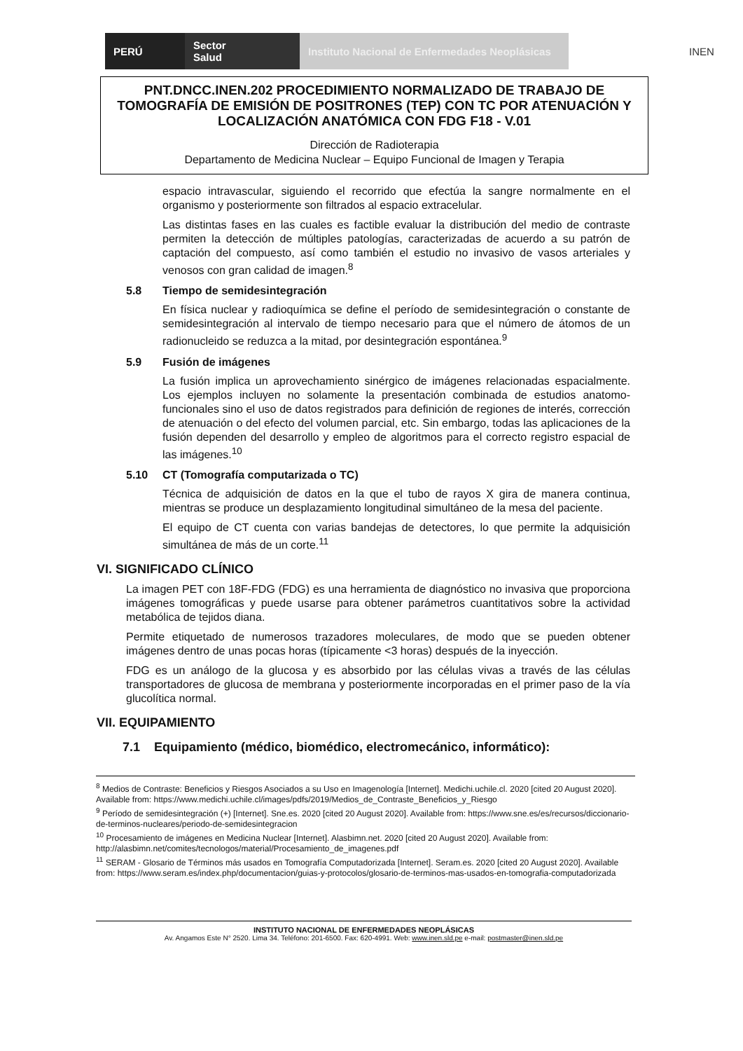PERÚ
Sector
Salud
Instituto Nacional de Enfermedades Neoplásicas
INEN
PNT.DNCC.INEN.202 PROCEDIMIENTO NORMALIZADO DE TRABAJO DE TOMOGRAFÍA DE EMISIÓN DE POSITRONES (TEP) CON TC POR ATENUACIÓN Y LOCALIZACIÓN ANATÓMICA CON FDG F18 - V.01
Dirección de Radioterapia
Departamento de Medicina Nuclear – Equipo Funcional de Imagen y Terapia
espacio intravascular, siguiendo el recorrido que efectúa la sangre normalmente en el organismo y posteriormente son filtrados al espacio extracelular.
Las distintas fases en las cuales es factible evaluar la distribución del medio de contraste permiten la detección de múltiples patologías, caracterizadas de acuerdo a su patrón de captación del compuesto, así como también el estudio no invasivo de vasos arteriales y venosos con gran calidad de imagen.<sup>8</sup>
5.8 Tiempo de semidesintegración
En física nuclear y radioquímica se define el período de semidesintegración o constante de semidesintegración al intervalo de tiempo necesario para que el número de átomos de un radionucleido se reduzca a la mitad, por desintegración espontánea.<sup>9</sup>
5.9 Fusión de imágenes
La fusión implica un aprovechamiento sinérgico de imágenes relacionadas espacialmente. Los ejemplos incluyen no solamente la presentación combinada de estudios anatomo-funcionales sino el uso de datos registrados para definición de regiones de interés, corrección de atenuación o del efecto del volumen parcial, etc. Sin embargo, todas las aplicaciones de la fusión dependen del desarrollo y empleo de algoritmos para el correcto registro espacial de las imágenes.<sup>10</sup>
5.10 CT (Tomografía computarizada o TC)
Técnica de adquisición de datos en la que el tubo de rayos X gira de manera continua, mientras se produce un desplazamiento longitudinal simultáneo de la mesa del paciente.
El equipo de CT cuenta con varias bandejas de detectores, lo que permite la adquisición simultánea de más de un corte.<sup>11</sup>
VI. SIGNIFICADO CLÍNICO
La imagen PET con 18F-FDG (FDG) es una herramienta de diagnóstico no invasiva que proporciona imágenes tomográficas y puede usarse para obtener parámetros cuantitativos sobre la actividad metabólica de tejidos diana.
Permite etiquetado de numerosos trazadores moleculares, de modo que se pueden obtener imágenes dentro de unas pocas horas (típicamente <3 horas) después de la inyección.
FDG es un análogo de la glucosa y es absorbido por las células vivas a través de las células transportadores de glucosa de membrana y posteriormente incorporadas en el primer paso de la vía glucolítica normal.
VII. EQUIPAMIENTO
7.1 Equipamiento (médico, biomédico, electromecánico, informático):
<sup>8</sup> Medios de Contraste: Beneficios y Riesgos Asociados a su Uso en Imagenología [Internet]. Medichi.uchile.cl. 2020 [cited 20 August 2020]. Available from: https://www.medichi.uchile.cl/images/pdfs/2019/Medios_de_Contraste_Beneficios_y_Riesgo
<sup>9</sup> Período de semidesintegración (+) [Internet]. Sne.es. 2020 [cited 20 August 2020]. Available from: https://www.sne.es/es/recursos/diccionario-de-terminos-nucleares/periodo-de-semidesintegracion
<sup>10</sup> Procesamiento de imágenes en Medicina Nuclear [Internet]. Alasbimn.net. 2020 [cited 20 August 2020]. Available from: http://alasbimn.net/comites/tecnologos/material/Procesamiento_de_imagenes.pdf
<sup>11</sup> SERAM - Glosario de Términos más usados en Tomografía Computadorizada [Internet]. Seram.es. 2020 [cited 20 August 2020]. Available from: https://www.seram.es/index.php/documentacion/guias-y-protocolos/glosario-de-terminos-mas-usados-en-tomografia-computadorizada
INSTITUTO NACIONAL DE ENFERMEDADES NEOPLÁSICAS
Av. Angamos Este N° 2520. Lima 34. Teléfono: 201-6500. Fax: 620-4991. Web: www.inen.sld.pe e-mail: postmaster@inen.sld.pe